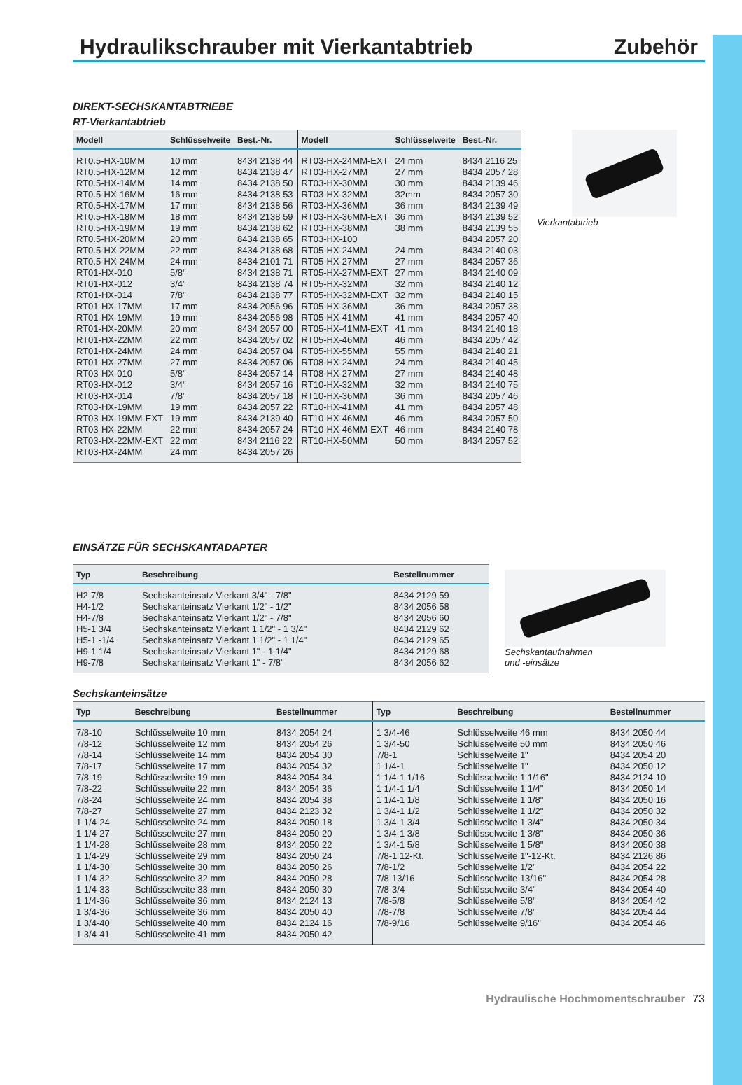Hydraulikschrauber mit Vierkantabtrieb
Zubehör
DIREKT-SECHSKANTABTRIEBE
RT-Vierkantabtrieb
| Modell | Schlüsselweite | Best.-Nr. | Modell | Schlüsselweite | Best.-Nr. |
| --- | --- | --- | --- | --- | --- |
| RT0.5-HX-10MM | 10 mm | 8434 2138 44 | RT03-HX-24MM-EXT | 24 mm | 8434 2116 25 |
| RT0.5-HX-12MM | 12 mm | 8434 2138 47 | RT03-HX-27MM | 27 mm | 8434 2057 28 |
| RT0.5-HX-14MM | 14 mm | 8434 2138 50 | RT03-HX-30MM | 30 mm | 8434 2139 46 |
| RT0.5-HX-16MM | 16 mm | 8434 2138 53 | RT03-HX-32MM | 32mm | 8434 2057 30 |
| RT0.5-HX-17MM | 17 mm | 8434 2138 56 | RT03-HX-36MM | 36 mm | 8434 2139 49 |
| RT0.5-HX-18MM | 18 mm | 8434 2138 59 | RT03-HX-36MM-EXT | 36 mm | 8434 2139 52 |
| RT0.5-HX-19MM | 19 mm | 8434 2138 62 | RT03-HX-38MM | 38 mm | 8434 2139 55 |
| RT0.5-HX-20MM | 20 mm | 8434 2138 65 | RT03-HX-100 | | 8434 2057 20 |
| RT0.5-HX-22MM | 22 mm | 8434 2138 68 | RT05-HX-24MM | 24 mm | 8434 2140 03 |
| RT0.5-HX-24MM | 24 mm | 8434 2101 71 | RT05-HX-27MM | 27 mm | 8434 2057 36 |
| RT01-HX-010 | 5/8" | 8434 2138 71 | RT05-HX-27MM-EXT | 27 mm | 8434 2140 09 |
| RT01-HX-012 | 3/4" | 8434 2138 74 | RT05-HX-32MM | 32 mm | 8434 2140 12 |
| RT01-HX-014 | 7/8" | 8434 2138 77 | RT05-HX-32MM-EXT | 32 mm | 8434 2140 15 |
| RT01-HX-17MM | 17 mm | 8434 2056 96 | RT05-HX-36MM | 36 mm | 8434 2057 38 |
| RT01-HX-19MM | 19 mm | 8434 2056 98 | RT05-HX-41MM | 41 mm | 8434 2057 40 |
| RT01-HX-20MM | 20 mm | 8434 2057 00 | RT05-HX-41MM-EXT | 41 mm | 8434 2140 18 |
| RT01-HX-22MM | 22 mm | 8434 2057 02 | RT05-HX-46MM | 46 mm | 8434 2057 42 |
| RT01-HX-24MM | 24 mm | 8434 2057 04 | RT05-HX-55MM | 55 mm | 8434 2140 21 |
| RT01-HX-27MM | 27 mm | 8434 2057 06 | RT08-HX-24MM | 24 mm | 8434 2140 45 |
| RT03-HX-010 | 5/8" | 8434 2057 14 | RT08-HX-27MM | 27 mm | 8434 2140 48 |
| RT03-HX-012 | 3/4" | 8434 2057 16 | RT10-HX-32MM | 32 mm | 8434 2140 75 |
| RT03-HX-014 | 7/8" | 8434 2057 18 | RT10-HX-36MM | 36 mm | 8434 2057 46 |
| RT03-HX-19MM | 19 mm | 8434 2057 22 | RT10-HX-41MM | 41 mm | 8434 2057 48 |
| RT03-HX-19MM-EXT | 19 mm | 8434 2139 40 | RT10-HX-46MM | 46 mm | 8434 2057 50 |
| RT03-HX-22MM | 22 mm | 8434 2057 24 | RT10-HX-46MM-EXT | 46 mm | 8434 2140 78 |
| RT03-HX-22MM-EXT | 22 mm | 8434 2116 22 | RT10-HX-50MM | 50 mm | 8434 2057 52 |
| RT03-HX-24MM | 24 mm | 8434 2057 26 | | | |
Vierkantabtrieb
EINSÄTZE FÜR SECHSKANTADAPTER
| Typ | Beschreibung | Bestellnummer |
| --- | --- | --- |
| H2-7/8 | Sechskanteinsatz Vierkant 3/4" - 7/8" | 8434 2129 59 |
| H4-1/2 | Sechskanteinsatz Vierkant 1/2" - 1/2" | 8434 2056 58 |
| H4-7/8 | Sechskanteinsatz Vierkant 1/2" - 7/8" | 8434 2056 60 |
| H5-1 3/4 | Sechskanteinsatz Vierkant 1 1/2" - 1 3/4" | 8434 2129 62 |
| H5-1 -1/4 | Sechskanteinsatz Vierkant 1 1/2" - 1 1/4" | 8434 2129 65 |
| H9-1 1/4 | Sechskanteinsatz Vierkant 1" - 1 1/4" | 8434 2129 68 |
| H9-7/8 | Sechskanteinsatz Vierkant 1" - 7/8" | 8434 2056 62 |
Sechskantaufnahmen
und -einsätze
Sechskanteinsätze
| Typ | Beschreibung | Bestellnummer | Typ | Beschreibung | Bestellnummer |
| --- | --- | --- | --- | --- | --- |
| 7/8-10 | Schlüsselweite 10 mm | 8434 2054 24 | 1 3/4-46 | Schlüsselweite 46 mm | 8434 2050 44 |
| 7/8-12 | Schlüsselweite 12 mm | 8434 2054 26 | 1 3/4-50 | Schlüsselweite 50 mm | 8434 2050 46 |
| 7/8-14 | Schlüsselweite 14 mm | 8434 2054 30 | 7/8-1 | Schlüsselweite 1" | 8434 2054 20 |
| 7/8-17 | Schlüsselweite 17 mm | 8434 2054 32 | 1 1/4-1 | Schlüsselweite 1" | 8434 2050 12 |
| 7/8-19 | Schlüsselweite 19 mm | 8434 2054 34 | 1 1/4-1 1/16 | Schlüsselweite 1 1/16" | 8434 2124 10 |
| 7/8-22 | Schlüsselweite 22 mm | 8434 2054 36 | 1 1/4-1 1/4 | Schlüsselweite 1 1/4" | 8434 2050 14 |
| 7/8-24 | Schlüsselweite 24 mm | 8434 2054 38 | 1 1/4-1 1/8 | Schlüsselweite 1 1/8" | 8434 2050 16 |
| 7/8-27 | Schlüsselweite 27 mm | 8434 2123 32 | 1 3/4-1 1/2 | Schlüsselweite 1 1/2" | 8434 2050 32 |
| 1 1/4-24 | Schlüsselweite 24 mm | 8434 2050 18 | 1 3/4-1 3/4 | Schlüsselweite 1 3/4" | 8434 2050 34 |
| 1 1/4-27 | Schlüsselweite 27 mm | 8434 2050 20 | 1 3/4-1 3/8 | Schlüsselweite 1 3/8" | 8434 2050 36 |
| 1 1/4-28 | Schlüsselweite 28 mm | 8434 2050 22 | 1 3/4-1 5/8 | Schlüsselweite 1 5/8" | 8434 2050 38 |
| 1 1/4-29 | Schlüsselweite 29 mm | 8434 2050 24 | 7/8-1 12-Kt. | Schlüsselweite 1"-12-Kt. | 8434 2126 86 |
| 1 1/4-30 | Schlüsselweite 30 mm | 8434 2050 26 | 7/8-1/2 | Schlüsselweite 1/2" | 8434 2054 22 |
| 1 1/4-32 | Schlüsselweite 32 mm | 8434 2050 28 | 7/8-13/16 | Schlüsselweite 13/16" | 8434 2054 28 |
| 1 1/4-33 | Schlüsselweite 33 mm | 8434 2050 30 | 7/8-3/4 | Schlüsselweite 3/4" | 8434 2054 40 |
| 1 1/4-36 | Schlüsselweite 36 mm | 8434 2124 13 | 7/8-5/8 | Schlüsselweite 5/8" | 8434 2054 42 |
| 1 3/4-36 | Schlüsselweite 36 mm | 8434 2050 40 | 7/8-7/8 | Schlüsselweite 7/8" | 8434 2054 44 |
| 1 3/4-40 | Schlüsselweite 40 mm | 8434 2124 16 | 7/8-9/16 | Schlüsselweite 9/16" | 8434 2054 46 |
| 1 3/4-41 | Schlüsselweite 41 mm | 8434 2050 42 | | | |
Hydraulische Hochmomentschrauber 73